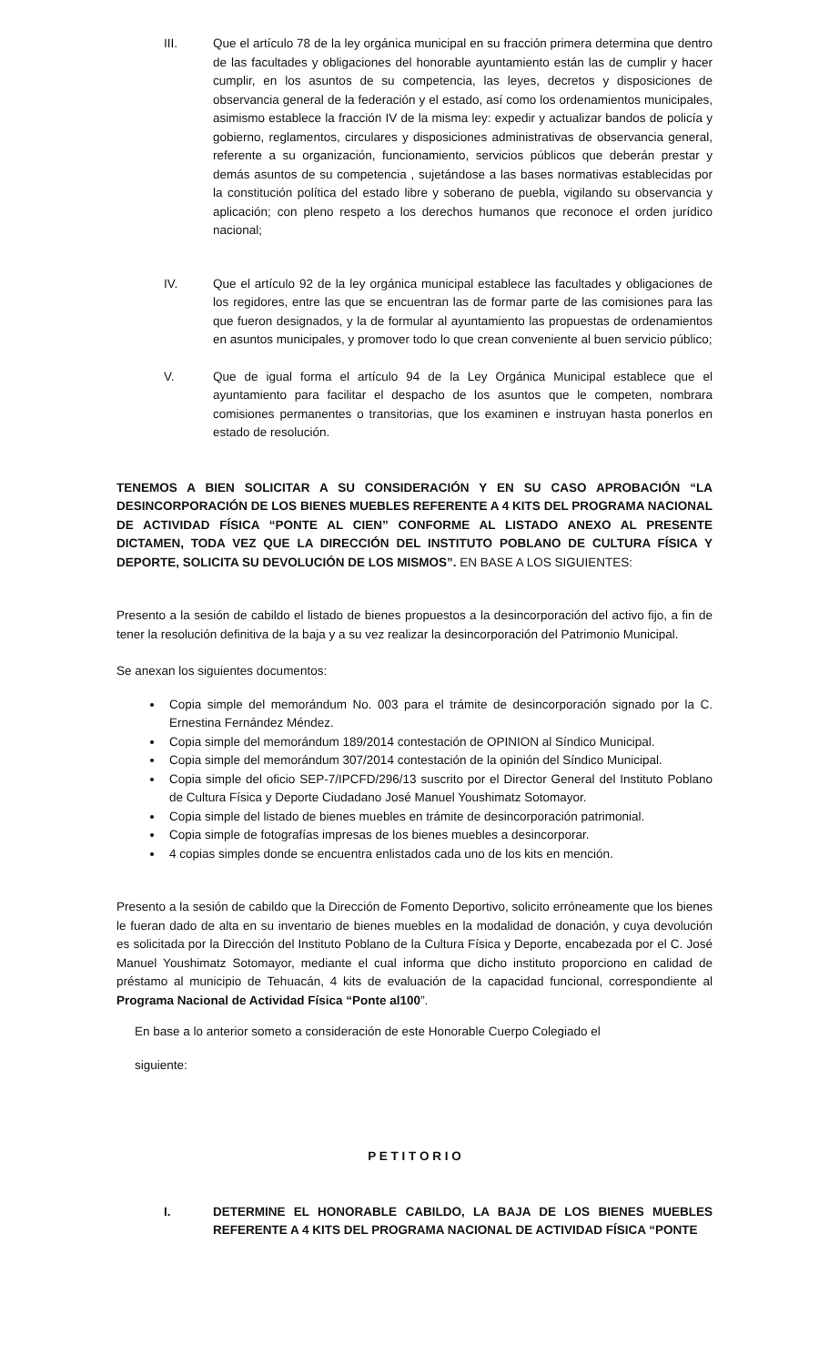III. Que el artículo 78 de la ley orgánica municipal en su fracción primera determina que dentro de las facultades y obligaciones del honorable ayuntamiento están las de cumplir y hacer cumplir, en los asuntos de su competencia, las leyes, decretos y disposiciones de observancia general de la federación y el estado, así como los ordenamientos municipales, asimismo establece la fracción IV de la misma ley: expedir y actualizar bandos de policía y gobierno, reglamentos, circulares y disposiciones administrativas de observancia general, referente a su organización, funcionamiento, servicios públicos que deberán prestar y demás asuntos de su competencia , sujetándose a las bases normativas establecidas por la constitución política del estado libre y soberano de puebla, vigilando su observancia y aplicación; con pleno respeto a los derechos humanos que reconoce el orden jurídico nacional;
IV. Que el artículo 92 de la ley orgánica municipal establece las facultades y obligaciones de los regidores, entre las que se encuentran las de formar parte de las comisiones para las que fueron designados, y la de formular al ayuntamiento las propuestas de ordenamientos en asuntos municipales, y promover todo lo que crean conveniente al buen servicio público;
V. Que de igual forma el artículo 94 de la Ley Orgánica Municipal establece que el ayuntamiento para facilitar el despacho de los asuntos que le competen, nombrara comisiones permanentes o transitorias, que los examinen e instruyan hasta ponerlos en estado de resolución.
TENEMOS A BIEN SOLICITAR A SU CONSIDERACIÓN Y EN SU CASO APROBACIÓN “LA DESINCORPORACIÓN DE LOS BIENES MUEBLES REFERENTE A 4 KITS DEL PROGRAMA NACIONAL DE ACTIVIDAD FÍSICA “PONTE AL CIEN” CONFORME AL LISTADO ANEXO AL PRESENTE DICTAMEN, TODA VEZ QUE LA DIRECCIÓN DEL INSTITUTO POBLANO DE CULTURA FÍSICA Y DEPORTE, SOLICITA SU DEVOLUCIÓN DE LOS MISMOS”. EN BASE A LOS SIGUIENTES:
Presento a la sesión de cabildo el listado de bienes propuestos a la desincorporación del activo fijo, a fin de tener la resolución definitiva de la baja y a su vez realizar la desincorporación del Patrimonio Municipal.
Se anexan los siguientes documentos:
Copia simple del memorándum No. 003 para el trámite de desincorporación signado por la C. Ernestina Fernández Méndez.
Copia simple del memorándum 189/2014 contestación de OPINION al Síndico Municipal.
Copia simple del memorándum 307/2014 contestación de la opinión del Síndico Municipal.
Copia simple del oficio SEP-7/IPCFD/296/13 suscrito por el Director General del Instituto Poblano de Cultura Física y Deporte Ciudadano José Manuel Youshimatz Sotomayor.
Copia simple del listado de bienes muebles en trámite de desincorporación patrimonial.
Copia simple de fotografías impresas de los bienes muebles a desincorporar.
4 copias simples donde se encuentra enlistados cada uno de los kits en mención.
Presento a la sesión de cabildo que la Dirección de Fomento Deportivo, solicito erróneamente que los bienes le fueran dado de alta en su inventario de bienes muebles en la modalidad de donación, y cuya devolución es solicitada por la Dirección del Instituto Poblano de la Cultura Física y Deporte, encabezada por el C. José Manuel Youshimatz Sotomayor, mediante el cual informa que dicho instituto proporciono en calidad de préstamo al municipio de Tehuacán, 4 kits de evaluación de la capacidad funcional, correspondiente al Programa Nacional de Actividad Física “Ponte al100”.
En base a lo anterior someto a consideración de este Honorable Cuerpo Colegiado el
siguiente:
P E T I T O R I O
I. DETERMINE EL HONORABLE CABILDO, LA BAJA DE LOS BIENES MUEBLES REFERENTE A 4 KITS DEL PROGRAMA NACIONAL DE ACTIVIDAD FÍSICA “PONTE